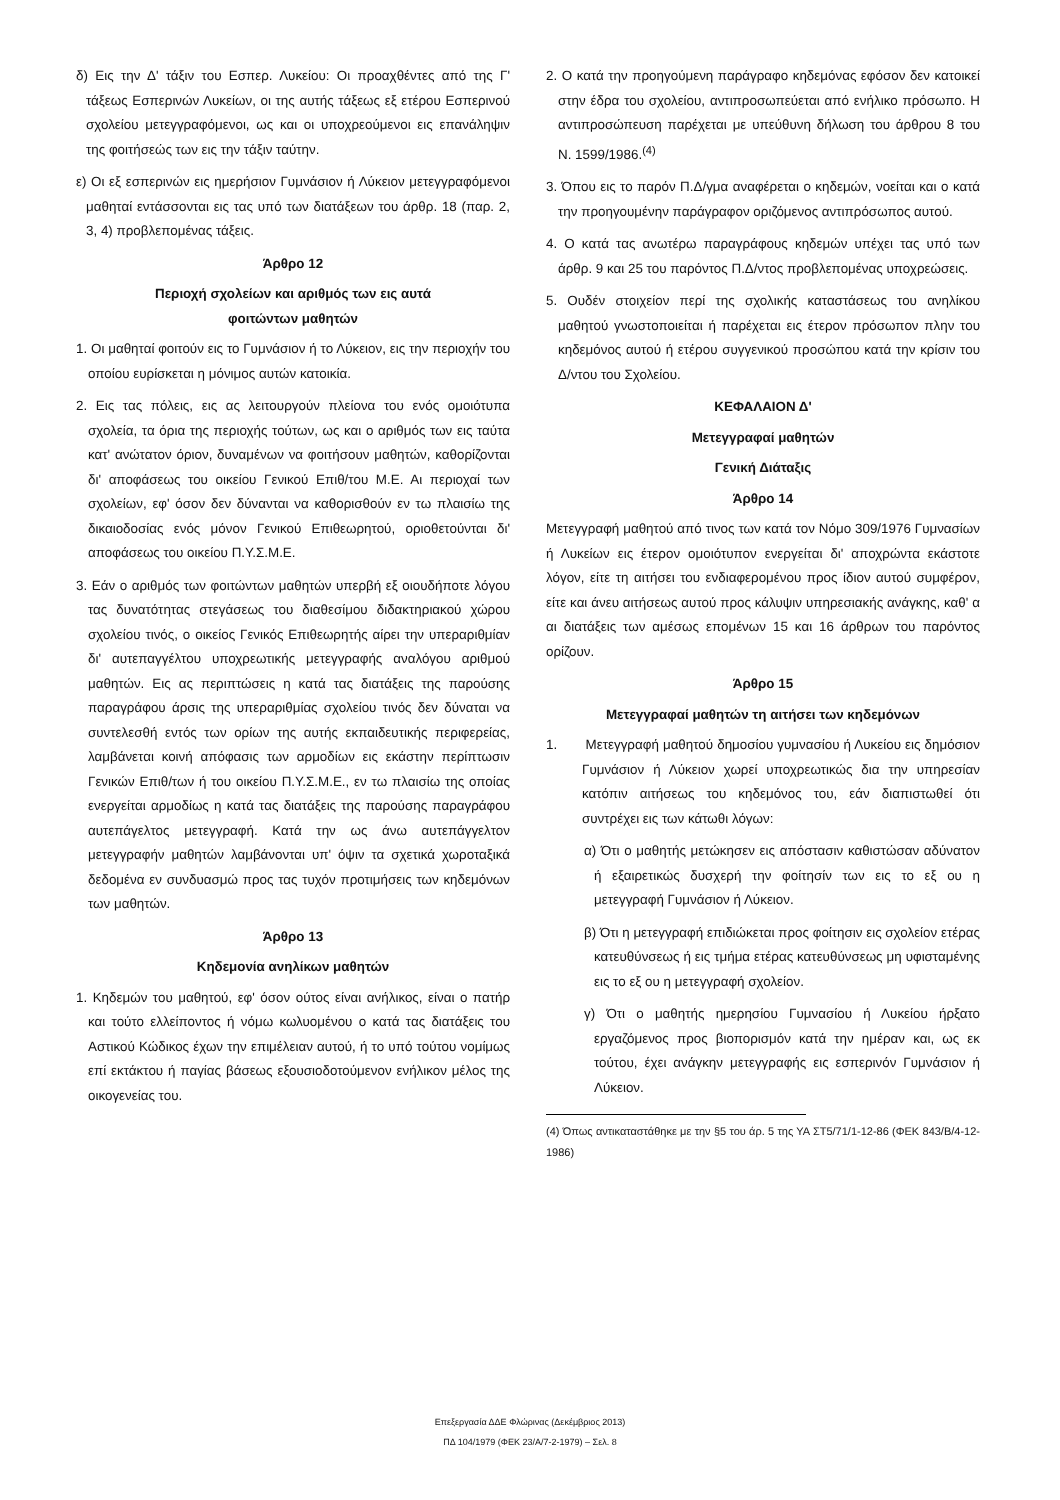δ) Εις την Δ' τάξιν του Εσπερ. Λυκείου: Οι προαχθέντες από της Γ' τάξεως Εσπερινών Λυκείων, οι της αυτής τάξεως εξ ετέρου Εσπερινού σχολείου μετεγγραφόμενοι, ως και οι υποχρεούμενοι εις επανάληψιν της φοιτήσεώς των εις την τάξιν ταύτην.
ε) Οι εξ εσπερινών εις ημερήσιον Γυμνάσιον ή Λύκειον μετεγγραφόμενοι μαθηταί εντάσσονται εις τας υπό των διατάξεων του άρθρ. 18 (παρ. 2, 3, 4) προβλεπομένας τάξεις.
Άρθρο 12
Περιοχή σχολείων και αριθμός των εις αυτά
φοιτώντων μαθητών
1. Οι μαθηταί φοιτούν εις το Γυμνάσιον ή το Λύκειον, εις την περιοχήν του οποίου ευρίσκεται η μόνιμος αυτών κατοικία.
2. Εις τας πόλεις, εις ας λειτουργούν πλείονα του ενός ομοιότυπα σχολεία, τα όρια της περιοχής τούτων, ως και ο αριθμός των εις ταύτα κατ' ανώτατον όριον, δυναμένων να φοιτήσουν μαθητών, καθορίζονται δι' αποφάσεως του οικείου Γενικού Επιθ/του Μ.Ε. Αι περιοχαί των σχολείων, εφ' όσον δεν δύνανται να καθορισθούν εν τω πλαισίω της δικαιοδοσίας ενός μόνον Γενικού Επιθεωρητού, οριοθετούνται δι' αποφάσεως του οικείου Π.Υ.Σ.Μ.Ε.
3. Εάν ο αριθμός των φοιτώντων μαθητών υπερβή εξ οιουδήποτε λόγου τας δυνατότητας στεγάσεως του διαθεσίμου διδακτηριακού χώρου σχολείου τινός, ο οικείος Γενικός Επιθεωρητής αίρει την υπεραριθμίαν δι' αυτεπαγγέλτου υποχρεωτικής μετεγγραφής αναλόγου αριθμού μαθητών. Εις ας περιπτώσεις η κατά τας διατάξεις της παρούσης παραγράφου άρσις της υπεραριθμίας σχολείου τινός δεν δύναται να συντελεσθή εντός των ορίων της αυτής εκπαιδευτικής περιφερείας, λαμβάνεται κοινή απόφασις των αρμοδίων εις εκάστην περίπτωσιν Γενικών Επιθ/των ή του οικείου Π.Υ.Σ.Μ.Ε., εν τω πλαισίω της οποίας ενεργείται αρμοδίως η κατά τας διατάξεις της παρούσης παραγράφου αυτεπάγελτος μετεγγραφή. Κατά την ως άνω αυτεπάγγελτον μετεγγραφήν μαθητών λαμβάνονται υπ' όψιν τα σχετικά χωροταξικά δεδομένα εν συνδυασμώ προς τας τυχόν προτιμήσεις των κηδεμόνων των μαθητών.
Άρθρο 13
Κηδεμονία ανηλίκων μαθητών
1. Κηδεμών του μαθητού, εφ' όσον ούτος είναι ανήλικος, είναι ο πατήρ και τούτο ελλείποντος ή νόμω κωλυομένου ο κατά τας διατάξεις του Αστικού Κώδικος έχων την επιμέλειαν αυτού, ή το υπό τούτου νομίμως επί εκτάκτου ή παγίας βάσεως εξουσιοδοτούμενον ενήλικον μέλος της οικογενείας του.
2. Ο κατά την προηγούμενη παράγραφο κηδεμόνας εφόσον δεν κατοικεί στην έδρα του σχολείου, αντιπροσωπεύεται από ενήλικο πρόσωπο. Η αντιπροσώπευση παρέχεται με υπεύθυνη δήλωση του άρθρου 8 του Ν. 1599/1986.<sup>(4)</sup>
3. Όπου εις το παρόν Π.Δ/γμα αναφέρεται ο κηδεμών, νοείται και ο κατά την προηγουμένην παράγραφον οριζόμενος αντιπρόσωπος αυτού.
4. Ο κατά τας ανωτέρω παραγράφους κηδεμών υπέχει τας υπό των άρθρ. 9 και 25 του παρόντος Π.Δ/ντος προβλεπομένας υποχρεώσεις.
5. Ουδέν στοιχείον περί της σχολικής καταστάσεως του ανηλίκου μαθητού γνωστοποιείται ή παρέχεται εις έτερον πρόσωπον πλην του κηδεμόνος αυτού ή ετέρου συγγενικού προσώπου κατά την κρίσιν του Δ/ντου του Σχολείου.
ΚΕΦΑΛΑΙΟΝ Δ'
Μετεγγραφαί μαθητών
Γενική Διάταξις
Άρθρο 14
Μετεγγραφή μαθητού από τινος των κατά τον Νόμο 309/1976 Γυμνασίων ή Λυκείων εις έτερον ομοιότυπον ενεργείται δι' αποχρώντα εκάστοτε λόγον, είτε τη αιτήσει του ενδιαφερομένου προς ίδιον αυτού συμφέρον, είτε και άνευ αιτήσεως αυτού προς κάλυψιν υπηρεσιακής ανάγκης, καθ' α αι διατάξεις των αμέσως επομένων 15 και 16 άρθρων του παρόντος ορίζουν.
Άρθρο 15
Μετεγγραφαί μαθητών τη αιτήσει των κηδεμόνων
1. Μετεγγραφή μαθητού δημοσίου γυμνασίου ή Λυκείου εις δημόσιον Γυμνάσιον ή Λύκειον χωρεί υποχρεωτικώς δια την υπηρεσίαν κατόπιν αιτήσεως του κηδεμόνος του, εάν διαπιστωθεί ότι συντρέχει εις των κάτωθι λόγων:
α) Ότι ο μαθητής μετώκησεν εις απόστασιν καθιστώσαν αδύνατον ή εξαιρετικώς δυσχερή την φοίτησίν των εις το εξ ου η μετεγγραφή Γυμνάσιον ή Λύκειον.
β) Ότι η μετεγγραφή επιδιώκεται προς φοίτησιν εις σχολείον ετέρας κατευθύνσεως ή εις τμήμα ετέρας κατευθύνσεως μη υφισταμένης εις το εξ ου η μετεγγραφή σχολείον.
γ) Ότι ο μαθητής ημερησίου Γυμνασίου ή Λυκείου ήρξατο εργαζόμενος προς βιοπορισμόν κατά την ημέραν και, ως εκ τούτου, έχει ανάγκην μετεγγραφής εις εσπερινόν Γυμνάσιον ή Λύκειον.
(4) Όπως αντικαταστάθηκε με την §5 του άρ. 5 της ΥΑ ΣΤ5/71/1-12-86 (ΦΕΚ 843/Β/4-12-1986)
Επεξεργασία ΔΔΕ Φλώρινας (Δεκέμβριος 2013)
ΠΔ 104/1979 (ΦΕΚ 23/Α/7-2-1979) – Σελ. 8